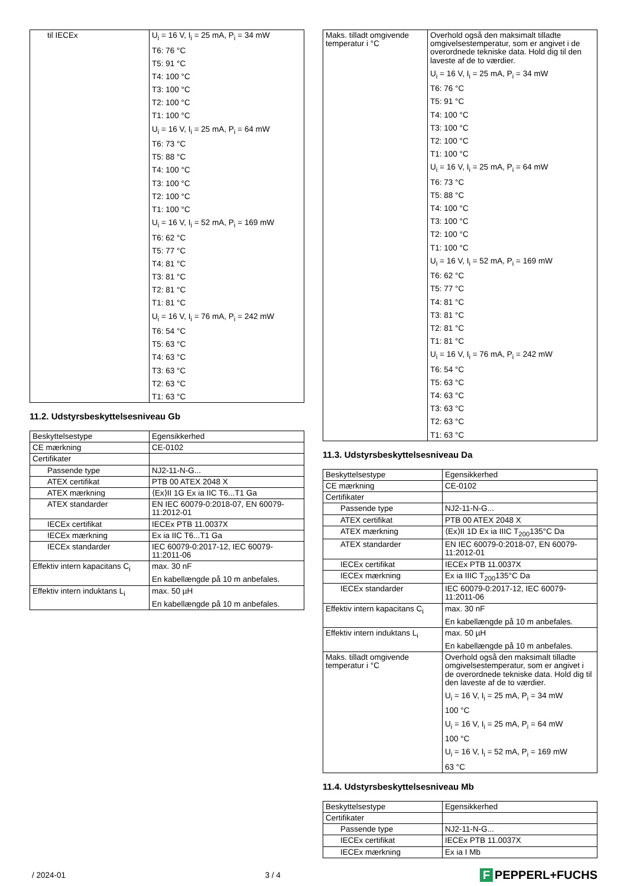| til IECEx | U<sub>i</sub> = 16 V, I<sub>i</sub> = 25 mA, P<sub>i</sub> = 34 mW T6: 76 °C T5: 91 °C T4: 100 °C T3: 100 °C T2: 100 °C T1: 100 °C U<sub>i</sub> = 16 V, I<sub>i</sub> = 25 mA, P<sub>i</sub> = 64 mW T6: 73 °C T5: 88 °C T4: 100 °C T3: 100 °C T2: 100 °C T1: 100 °C U<sub>i</sub> = 16 V, I<sub>i</sub> = 52 mA, P<sub>i</sub> = 169 mW T6: 62 °C T5: 77 °C T4: 81 °C T3: 81 °C T2: 81 °C T1: 81 °C U<sub>i</sub> = 16 V, I<sub>i</sub> = 76 mA, P<sub>i</sub> = 242 mW T6: 54 °C T5: 63 °C T4: 63 °C T3: 63 °C T2: 63 °C T1: 63 °C |
11.2. Udstyrsbeskyttelsesniveau Gb
| Beskyttelsestype | Egensikkerhed |
| CE mærkning | CE-0102 |
| Certifikater | |
| Passende type | NJ2-11-N-G... |
| ATEX certifikat | PTB 00 ATEX 2048 X |
| ATEX mærkning | ⟨Ex⟩II 1G Ex ia IIC T6...T1 Ga |
| ATEX standarder | EN IEC 60079-0:2018-07, EN 60079-11:2012-01 |
| IECEx certifikat | IECEx PTB 11.0037X |
| IECEx mærkning | Ex ia IIC T6...T1 Ga |
| IECEx standarder | IEC 60079-0:2017-12, IEC 60079-11:2011-06 |
| Effektiv intern kapacitans C<sub>i</sub> | max. 30 nF En kabellængde på 10 m anbefales. |
| Effektiv intern induktans L<sub>i</sub> | max. 50 µH En kabellængde på 10 m anbefales. |
| Maks. tilladt omgivende temperatur i °C | Overhold også den maksimalt tilladte omgivelsestemperatur, som er angivet i de overordnede tekniske data. Hold dig til den laveste af de to værdier. U<sub>i</sub> = 16 V, I<sub>i</sub> = 25 mA, P<sub>i</sub> = 34 mW T6: 76 °C T5: 91 °C T4: 100 °C T3: 100 °C T2: 100 °C T1: 100 °C U<sub>i</sub> = 16 V, I<sub>i</sub> = 25 mA, P<sub>i</sub> = 64 mW T6: 73 °C T5: 88 °C T4: 100 °C T3: 100 °C T2: 100 °C T1: 100 °C U<sub>i</sub> = 16 V, I<sub>i</sub> = 52 mA, P<sub>i</sub> = 169 mW T6: 62 °C T5: 77 °C T4: 81 °C T3: 81 °C T2: 81 °C T1: 81 °C U<sub>i</sub> = 16 V, I<sub>i</sub> = 76 mA, P<sub>i</sub> = 242 mW T6: 54 °C T5: 63 °C T4: 63 °C T3: 63 °C T2: 63 °C T1: 63 °C |
11.3. Udstyrsbeskyttelsesniveau Da
| Beskyttelsestype | Egensikkerhed |
| CE mærkning | CE-0102 |
| Certifikater | |
| Passende type | NJ2-11-N-G... |
| ATEX certifikat | PTB 00 ATEX 2048 X |
| ATEX mærkning | ⟨Ex⟩II 1D Ex ia IIIC T<sub>200</sub>135°C Da |
| ATEX standarder | EN IEC 60079-0:2018-07, EN 60079-11:2012-01 |
| IECEx certifikat | IECEx PTB 11.0037X |
| IECEx mærkning | Ex ia IIIC T<sub>200</sub>135°C Da |
| IECEx standarder | IEC 60079-0:2017-12, IEC 60079-11:2011-06 |
| Effektiv intern kapacitans C<sub>i</sub> | max. 30 nF En kabellængde på 10 m anbefales. |
| Effektiv intern induktans L<sub>i</sub> | max. 50 µH En kabellængde på 10 m anbefales. |
| Maks. tilladt omgivende temperatur i °C | Overhold også den maksimalt tilladte omgivelsestemperatur, som er angivet i de overordnede tekniske data. Hold dig til den laveste af de to værdier. U<sub>i</sub> = 16 V, I<sub>i</sub> = 25 mA, P<sub>i</sub> = 34 mW 100 °C U<sub>i</sub> = 16 V, I<sub>i</sub> = 25 mA, P<sub>i</sub> = 64 mW 100 °C U<sub>i</sub> = 16 V, I<sub>i</sub> = 52 mA, P<sub>i</sub> = 169 mW 63 °C |
11.4. Udstyrsbeskyttelsesniveau Mb
| Beskyttelsestype | Egensikkerhed |
| Certifikater | |
| Passende type | NJ2-11-N-G... |
| IECEx certifikat | IECEx PTB 11.0037X |
| IECEx mærkning | Ex ia I Mb |
/ 2024-01 3 / 4 F PEPPERL+FUCHS